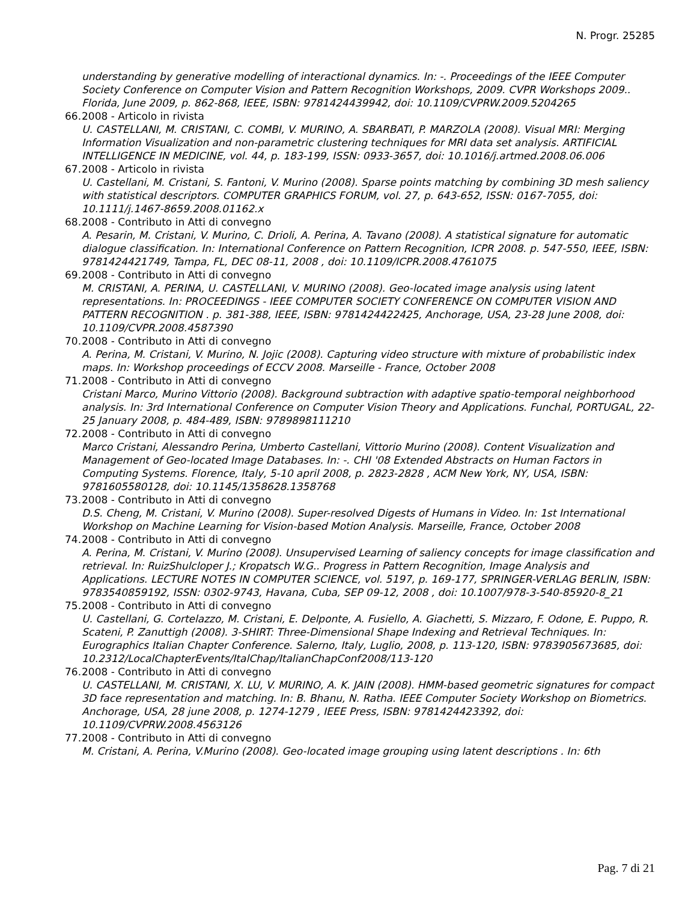N. Progr. 25285
understanding by generative modelling of interactional dynamics. In: -. Proceedings of the IEEE Computer Society Conference on Computer Vision and Pattern Recognition Workshops, 2009. CVPR Workshops 2009.. Florida, June 2009, p. 862-868, IEEE, ISBN: 9781424439942, doi: 10.1109/CVPRW.2009.5204265
66.
2008 - Articolo in rivista
U. CASTELLANI, M. CRISTANI, C. COMBI, V. MURINO, A. SBARBATI, P. MARZOLA (2008). Visual MRI: Merging Information Visualization and non-parametric clustering techniques for MRI data set analysis. ARTIFICIAL INTELLIGENCE IN MEDICINE, vol. 44, p. 183-199, ISSN: 0933-3657, doi: 10.1016/j.artmed.2008.06.006
67.
2008 - Articolo in rivista
U. Castellani, M. Cristani, S. Fantoni, V. Murino (2008). Sparse points matching by combining 3D mesh saliency with statistical descriptors. COMPUTER GRAPHICS FORUM, vol. 27, p. 643-652, ISSN: 0167-7055, doi: 10.1111/j.1467-8659.2008.01162.x
68.
2008 - Contributo in Atti di convegno
A. Pesarin, M. Cristani, V. Murino, C. Drioli, A. Perina, A. Tavano (2008). A statistical signature for automatic dialogue classification. In: International Conference on Pattern Recognition, ICPR 2008. p. 547-550, IEEE, ISBN: 9781424421749, Tampa, FL, DEC 08-11, 2008 , doi: 10.1109/ICPR.2008.4761075
69.
2008 - Contributo in Atti di convegno
M. CRISTANI, A. PERINA, U. CASTELLANI, V. MURINO (2008). Geo-located image analysis using latent representations. In: PROCEEDINGS - IEEE COMPUTER SOCIETY CONFERENCE ON COMPUTER VISION AND PATTERN RECOGNITION . p. 381-388, IEEE, ISBN: 9781424422425, Anchorage, USA, 23-28 June 2008, doi: 10.1109/CVPR.2008.4587390
70.
2008 - Contributo in Atti di convegno
A. Perina, M. Cristani, V. Murino, N. Jojic (2008). Capturing video structure with mixture of probabilistic index maps. In: Workshop proceedings of ECCV 2008. Marseille - France, October 2008
71.
2008 - Contributo in Atti di convegno
Cristani Marco, Murino Vittorio (2008). Background subtraction with adaptive spatio-temporal neighborhood analysis. In: 3rd International Conference on Computer Vision Theory and Applications. Funchal, PORTUGAL, 22-25 January 2008, p. 484-489, ISBN: 9789898111210
72.
2008 - Contributo in Atti di convegno
Marco Cristani, Alessandro Perina, Umberto Castellani, Vittorio Murino (2008). Content Visualization and Management of Geo-located Image Databases. In: -. CHI '08 Extended Abstracts on Human Factors in Computing Systems. Florence, Italy, 5-10 april 2008, p. 2823-2828 , ACM New York, NY, USA, ISBN: 9781605580128, doi: 10.1145/1358628.1358768
73.
2008 - Contributo in Atti di convegno
D.S. Cheng, M. Cristani, V. Murino (2008). Super-resolved Digests of Humans in Video. In: 1st International Workshop on Machine Learning for Vision-based Motion Analysis. Marseille, France, October 2008
74.
2008 - Contributo in Atti di convegno
A. Perina, M. Cristani, V. Murino (2008). Unsupervised Learning of saliency concepts for image classification and retrieval. In: RuizShulcloper J.; Kropatsch W.G.. Progress in Pattern Recognition, Image Analysis and Applications. LECTURE NOTES IN COMPUTER SCIENCE, vol. 5197, p. 169-177, SPRINGER-VERLAG BERLIN, ISBN: 9783540859192, ISSN: 0302-9743, Havana, Cuba, SEP 09-12, 2008 , doi: 10.1007/978-3-540-85920-8_21
75.
2008 - Contributo in Atti di convegno
U. Castellani, G. Cortelazzo, M. Cristani, E. Delponte, A. Fusiello, A. Giachetti, S. Mizzaro, F. Odone, E. Puppo, R. Scateni, P. Zanuttigh (2008). 3-SHIRT: Three-Dimensional Shape Indexing and Retrieval Techniques. In: Eurographics Italian Chapter Conference. Salerno, Italy, Luglio, 2008, p. 113-120, ISBN: 9783905673685, doi: 10.2312/LocalChapterEvents/ItalChap/ItalianChapConf2008/113-120
76.
2008 - Contributo in Atti di convegno
U. CASTELLANI, M. CRISTANI, X. LU, V. MURINO, A. K. JAIN (2008). HMM-based geometric signatures for compact 3D face representation and matching. In: B. Bhanu, N. Ratha. IEEE Computer Society Workshop on Biometrics. Anchorage, USA, 28 june 2008, p. 1274-1279 , IEEE Press, ISBN: 9781424423392, doi: 10.1109/CVPRW.2008.4563126
77.
2008 - Contributo in Atti di convegno
M. Cristani, A. Perina, V.Murino (2008). Geo-located image grouping using latent descriptions . In: 6th
Pag. 7 di 21